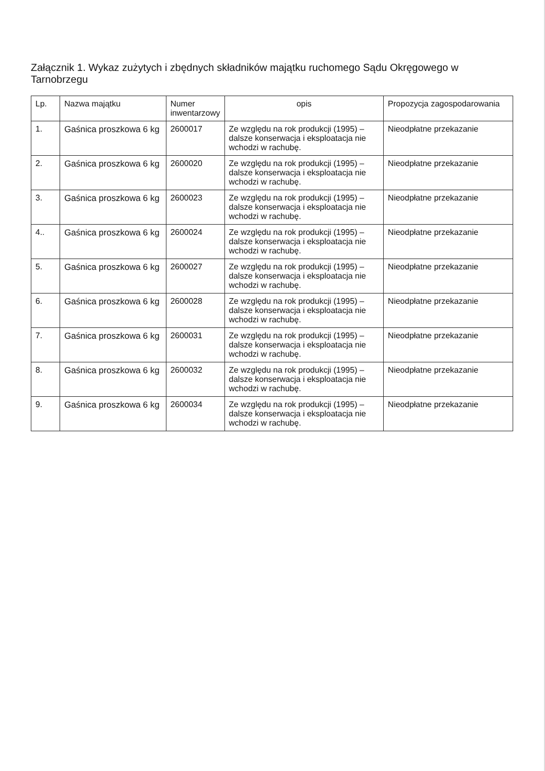Załącznik 1. Wykaz zużytych i zbędnych składników majątku ruchomego Sądu Okręgowego w Tarnobrzegu
| Lp. | Nazwa majątku | Numer inwentarzowy | opis | Propozycja zagospodarowania |
| --- | --- | --- | --- | --- |
| 1. | Gaśnica proszkowa 6 kg | 2600017 | Ze względu na rok produkcji (1995) – dalsze konserwacja i eksploatacja nie wchodzi w rachubę. | Nieodpłatne przekazanie |
| 2. | Gaśnica proszkowa 6 kg | 2600020 | Ze względu na rok produkcji (1995) – dalsze konserwacja i eksploatacja nie wchodzi w rachubę. | Nieodpłatne przekazanie |
| 3. | Gaśnica proszkowa 6 kg | 2600023 | Ze względu na rok produkcji (1995) – dalsze konserwacja i eksploatacja nie wchodzi w rachubę. | Nieodpłatne przekazanie |
| 4.. | Gaśnica proszkowa 6 kg | 2600024 | Ze względu na rok produkcji (1995) – dalsze konserwacja i eksploatacja nie wchodzi w rachubę. | Nieodpłatne przekazanie |
| 5. | Gaśnica proszkowa 6 kg | 2600027 | Ze względu na rok produkcji (1995) – dalsze konserwacja i eksploatacja nie wchodzi w rachubę. | Nieodpłatne przekazanie |
| 6. | Gaśnica proszkowa 6 kg | 2600028 | Ze względu na rok produkcji (1995) – dalsze konserwacja i eksploatacja nie wchodzi w rachubę. | Nieodpłatne przekazanie |
| 7. | Gaśnica proszkowa 6 kg | 2600031 | Ze względu na rok produkcji (1995) – dalsze konserwacja i eksploatacja nie wchodzi w rachubę. | Nieodpłatne przekazanie |
| 8. | Gaśnica proszkowa 6 kg | 2600032 | Ze względu na rok produkcji (1995) – dalsze konserwacja i eksploatacja nie wchodzi w rachubę. | Nieodpłatne przekazanie |
| 9. | Gaśnica proszkowa 6 kg | 2600034 | Ze względu na rok produkcji (1995) – dalsze konserwacja i eksploatacja nie wchodzi w rachubę. | Nieodpłatne przekazanie |